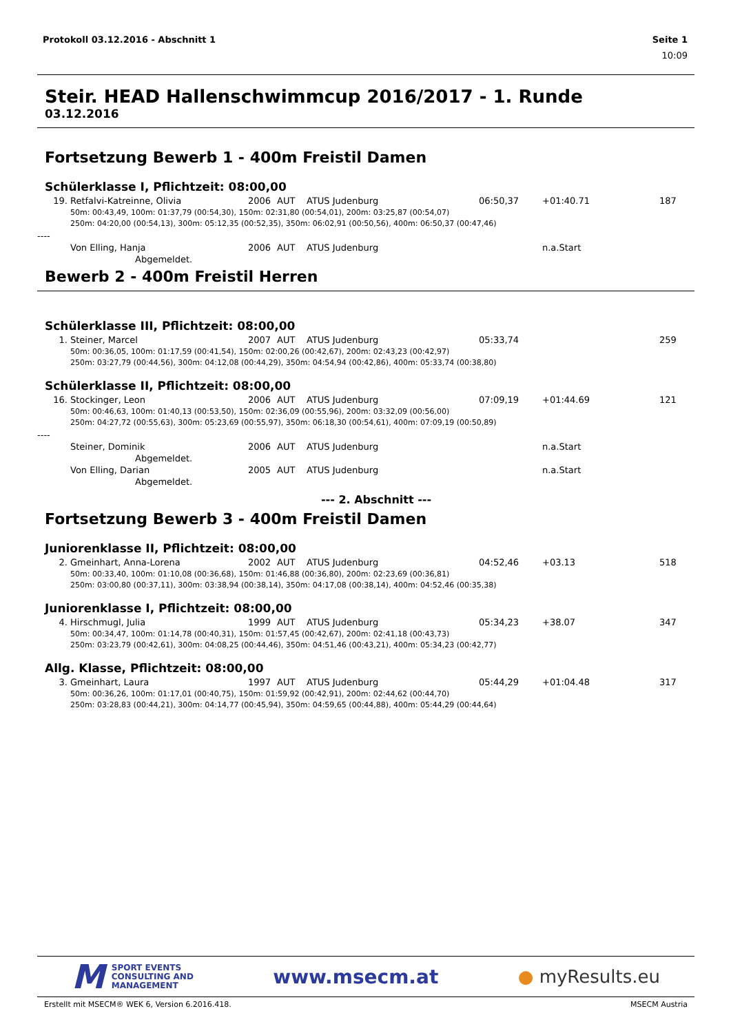Protokoll 03.12.2016 - Abschnitt 1 Seite 1
10:09
Steir. HEAD Hallenschwimmcup 2016/2017 - 1. Runde
03.12.2016
Fortsetzung Bewerb 1 - 400m Freistil Damen
Schülerklasse I, Pflichtzeit: 08:00,00
| 19. | Retfalvi-Katreinne, Olivia | 2006 | AUT | ATUS Judenburg | 06:50,37 | +01:40.71 | 187 |
| 50m: 00:43,49, 100m: 01:37,79 (00:54,30), 150m: 02:31,80 (00:54,01), 200m: 03:25,87 (00:54,07) 250m: 04:20,00 (00:54,13), 300m: 05:12,35 (00:52,35), 350m: 06:02,91 (00:50,56), 400m: 06:50,37 (00:47,46) | | | | | | | |
| ---- | | | | | | | |
| | Von Elling, Hanja | 2006 | AUT | ATUS Judenburg | | n.a.Start | |
| Abgemeldet. | | | | | | | |
Bewerb 2 - 400m Freistil Herren
Schülerklasse III, Pflichtzeit: 08:00,00
| 1. | Steiner, Marcel | 2007 | AUT | ATUS Judenburg | 05:33,74 | | 259 |
| 50m: 00:36,05, 100m: 01:17,59 (00:41,54), 150m: 02:00,26 (00:42,67), 200m: 02:43,23 (00:42,97) 250m: 03:27,79 (00:44,56), 300m: 04:12,08 (00:44,29), 350m: 04:54,94 (00:42,86), 400m: 05:33,74 (00:38,80) | | | | | | | |
Schülerklasse II, Pflichtzeit: 08:00,00
| 16. | Stockinger, Leon | 2006 | AUT | ATUS Judenburg | 07:09,19 | +01:44.69 | 121 |
| 50m: 00:46,63, 100m: 01:40,13 (00:53,50), 150m: 02:36,09 (00:55,96), 200m: 03:32,09 (00:56,00) 250m: 04:27,72 (00:55,63), 300m: 05:23,69 (00:55,97), 350m: 06:18,30 (00:54,61), 400m: 07:09,19 (00:50,89) | | | | | | | |
| ---- | | | | | | | |
| | Steiner, Dominik | 2006 | AUT | ATUS Judenburg | | n.a.Start | |
| Abgemeldet. | | | | | | | |
| | Von Elling, Darian | 2005 | AUT | ATUS Judenburg | | n.a.Start | |
| Abgemeldet. | | | | | | | |
--- 2. Abschnitt ---
Fortsetzung Bewerb 3 - 400m Freistil Damen
Juniorenklasse II, Pflichtzeit: 08:00,00
| 2. | Gmeinhart, Anna-Lorena | 2002 | AUT | ATUS Judenburg | 04:52,46 | +03.13 | 518 |
| 50m: 00:33,40, 100m: 01:10,08 (00:36,68), 150m: 01:46,88 (00:36,80), 200m: 02:23,69 (00:36,81) 250m: 03:00,80 (00:37,11), 300m: 03:38,94 (00:38,14), 350m: 04:17,08 (00:38,14), 400m: 04:52,46 (00:35,38) | | | | | | | |
Juniorenklasse I, Pflichtzeit: 08:00,00
| 4. | Hirschmugl, Julia | 1999 | AUT | ATUS Judenburg | 05:34,23 | +38.07 | 347 |
| 50m: 00:34,47, 100m: 01:14,78 (00:40,31), 150m: 01:57,45 (00:42,67), 200m: 02:41,18 (00:43,73) 250m: 03:23,79 (00:42,61), 300m: 04:08,25 (00:44,46), 350m: 04:51,46 (00:43,21), 400m: 05:34,23 (00:42,77) | | | | | | | |
Allg. Klasse, Pflichtzeit: 08:00,00
| 3. | Gmeinhart, Laura | 1997 | AUT | ATUS Judenburg | 05:44,29 | +01:04.48 | 317 |
| 50m: 00:36,26, 100m: 01:17,01 (00:40,75), 150m: 01:59,92 (00:42,91), 200m: 02:44,62 (00:44,70) 250m: 03:28,83 (00:44,21), 300m: 04:14,77 (00:45,94), 350m: 04:59,65 (00:44,88), 400m: 05:44,29 (00:44,64) | | | | | | | |
M SPORT EVENTS
CONSULTING AND
MANAGEMENT
www.msecm.at ● myResults.eu
Erstellt mit MSECM® WEK 6, Version 6.2016.418. MSECM Austria